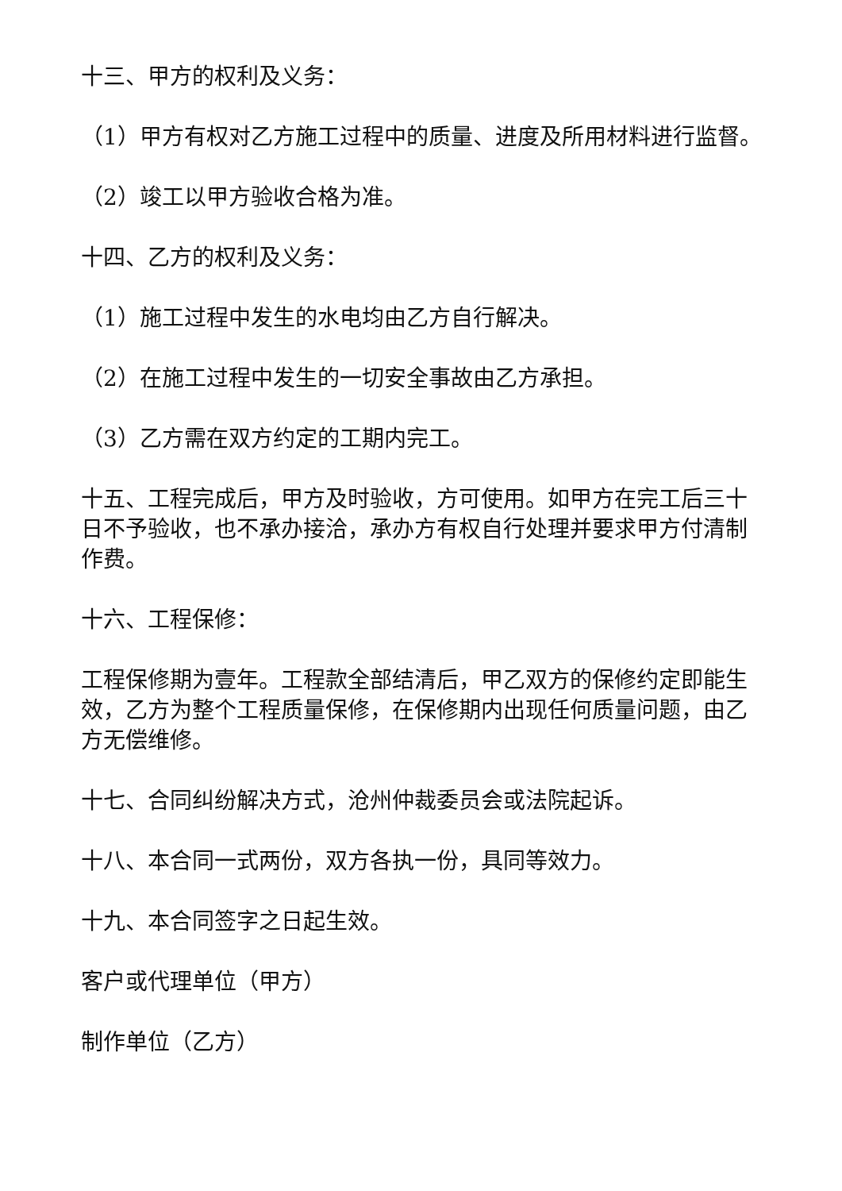十三、甲方的权利及义务：
（1）甲方有权对乙方施工过程中的质量、进度及所用材料进行监督。
（2）竣工以甲方验收合格为准。
十四、乙方的权利及义务：
（1）施工过程中发生的水电均由乙方自行解决。
（2）在施工过程中发生的一切安全事故由乙方承担。
（3）乙方需在双方约定的工期内完工。
十五、工程完成后，甲方及时验收，方可使用。如甲方在完工后三十日不予验收，也不承办接洽，承办方有权自行处理并要求甲方付清制作费。
十六、工程保修：
工程保修期为壹年。工程款全部结清后，甲乙双方的保修约定即能生效，乙方为整个工程质量保修，在保修期内出现任何质量问题，由乙方无偿维修。
十七、合同纠纷解决方式，沧州仲裁委员会或法院起诉。
十八、本合同一式两份，双方各执一份，具同等效力。
十九、本合同签字之日起生效。
客户或代理单位（甲方）
制作单位（乙方）